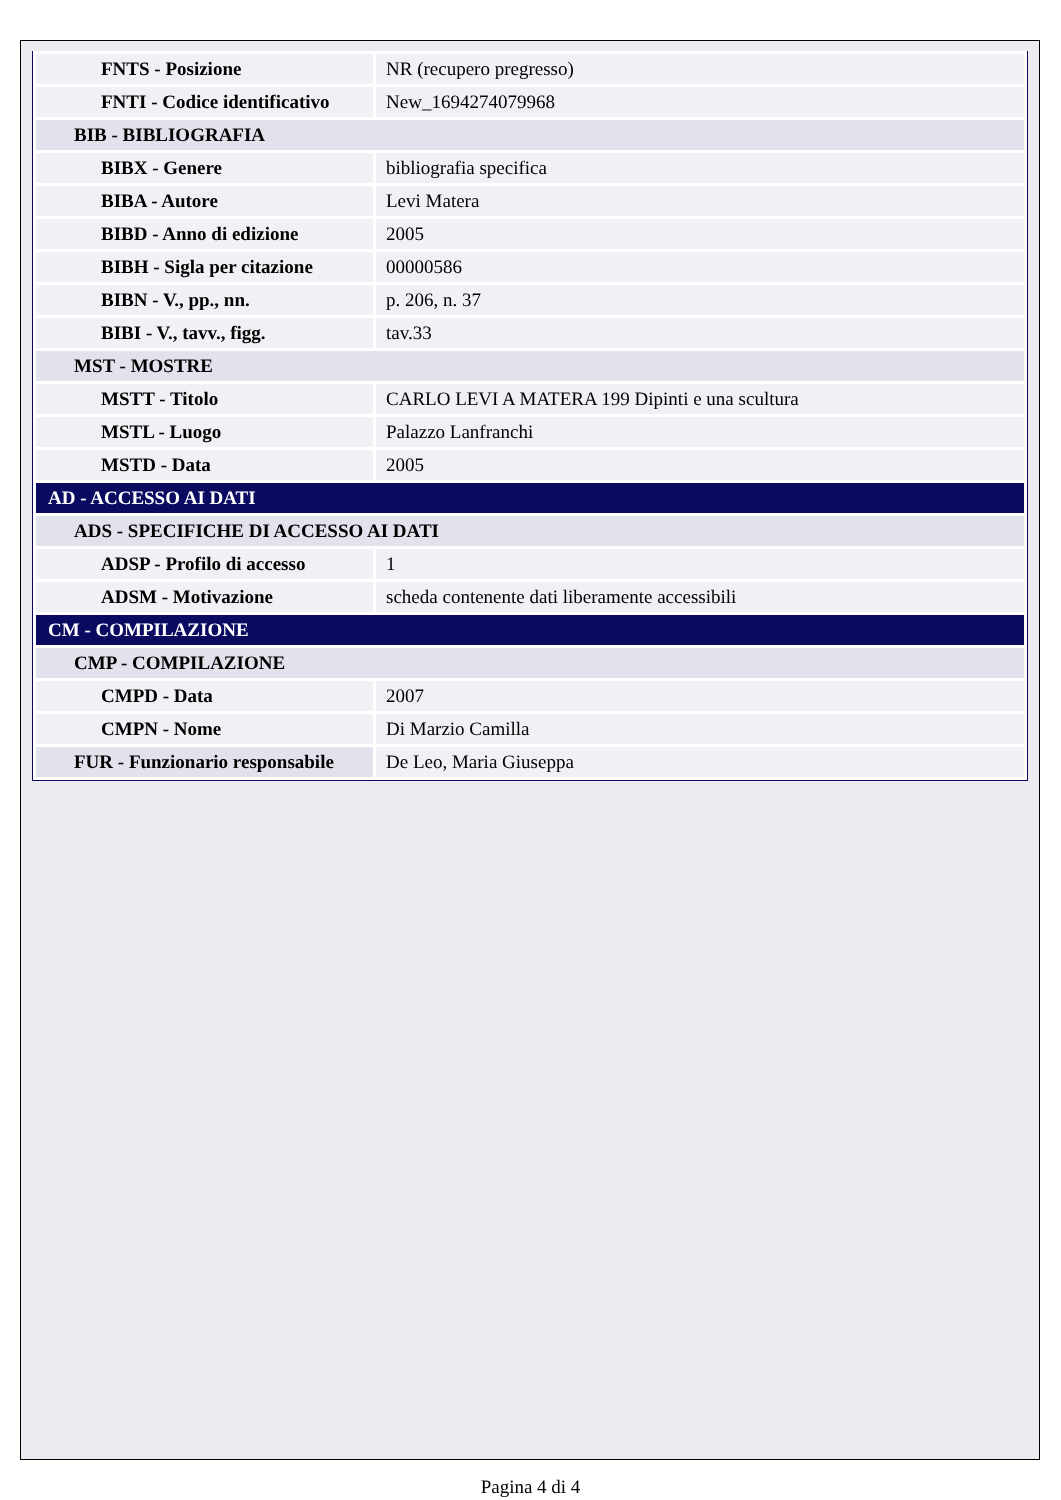| FNTS - Posizione | NR (recupero pregresso) |
| FNTI - Codice identificativo | New_1694274079968 |
| BIB - BIBLIOGRAFIA | |
| BIBX - Genere | bibliografia specifica |
| BIBA - Autore | Levi Matera |
| BIBD - Anno di edizione | 2005 |
| BIBH - Sigla per citazione | 00000586 |
| BIBN - V., pp., nn. | p. 206, n. 37 |
| BIBI - V., tavv., figg. | tav.33 |
| MST - MOSTRE | |
| MSTT - Titolo | CARLO LEVI A MATERA 199 Dipinti e una scultura |
| MSTL - Luogo | Palazzo Lanfranchi |
| MSTD - Data | 2005 |
| AD - ACCESSO AI DATI | |
| ADS - SPECIFICHE DI ACCESSO AI DATI | |
| ADSP - Profilo di accesso | 1 |
| ADSM - Motivazione | scheda contenente dati liberamente accessibili |
| CM - COMPILAZIONE | |
| CMP - COMPILAZIONE | |
| CMPD - Data | 2007 |
| CMPN - Nome | Di Marzio Camilla |
| FUR - Funzionario responsabile | De Leo, Maria Giuseppa |
Pagina 4 di 4